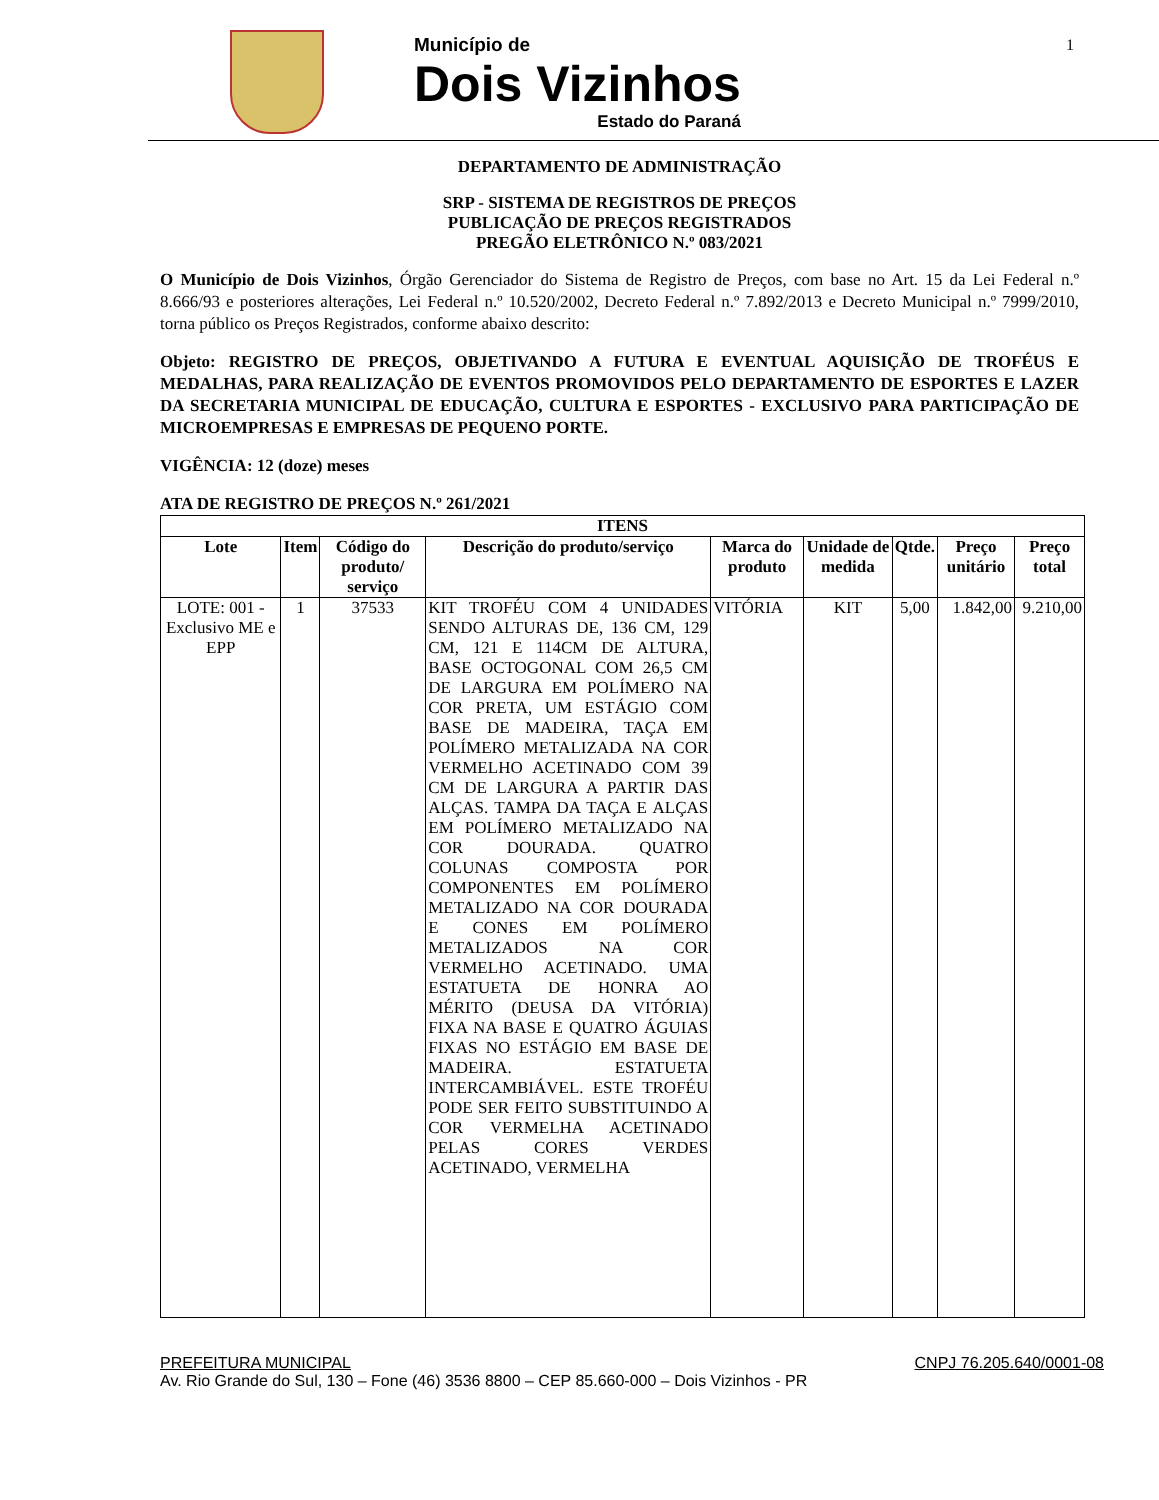Município de
Dois Vizinhos
Estado do Paraná
1
DEPARTAMENTO DE ADMINISTRAÇÃO
SRP - SISTEMA DE REGISTROS DE PREÇOS
PUBLICAÇÃO DE PREÇOS REGISTRADOS
PREGÃO ELETRÔNICO N.º 083/2021
O Município de Dois Vizinhos, Órgão Gerenciador do Sistema de Registro de Preços, com base no Art. 15 da Lei Federal n.º 8.666/93 e posteriores alterações, Lei Federal n.º 10.520/2002, Decreto Federal n.º 7.892/2013 e Decreto Municipal n.º 7999/2010, torna público os Preços Registrados, conforme abaixo descrito:
Objeto: REGISTRO DE PREÇOS, OBJETIVANDO A FUTURA E EVENTUAL AQUISIÇÃO DE TROFÉUS E MEDALHAS, PARA REALIZAÇÃO DE EVENTOS PROMOVIDOS PELO DEPARTAMENTO DE ESPORTES E LAZER DA SECRETARIA MUNICIPAL DE EDUCAÇÃO, CULTURA E ESPORTES - EXCLUSIVO PARA PARTICIPAÇÃO DE MICROEMPRESAS E EMPRESAS DE PEQUENO PORTE.
VIGÊNCIA: 12 (doze) meses
ATA DE REGISTRO DE PREÇOS N.º 261/2021
| ITENS | | | | | | | | |
| --- | --- | --- | --- | --- | --- | --- | --- | --- |
| Lote | Item | Código do produto/ serviço | Descrição do produto/serviço | Marca do produto | Unidade de medida | Qtde. | Preço unitário | Preço total |
| LOTE: 001 - Exclusivo ME e EPP | 1 | 37533 | KIT TROFÉU COM 4 UNIDADES SENDO ALTURAS DE, 136 CM, 129 CM, 121 E 114CM DE ALTURA, BASE OCTOGONAL COM 26,5 CM DE LARGURA EM POLÍMERO NA COR PRETA, UM ESTÁGIO COM BASE DE MADEIRA, TAÇA EM POLÍMERO METALIZADA NA COR VERMELHO ACETINADO COM 39 CM DE LARGURA A PARTIR DAS ALÇAS. TAMPA DA TAÇA E ALÇAS EM POLÍMERO METALIZADO NA COR DOURADA. QUATRO COLUNAS COMPOSTA POR COMPONENTES EM POLÍMERO METALIZADO NA COR DOURADA E CONES EM POLÍMERO METALIZADOS NA COR VERMELHO ACETINADO. UMA ESTATUETA DE HONRA AO MÉRITO (DEUSA DA VITÓRIA) FIXA NA BASE E QUATRO ÁGUIAS FIXAS NO ESTÁGIO EM BASE DE MADEIRA. ESTATUETA INTERCAMBIÁVEL. ESTE TROFÉU PODE SER FEITO SUBSTITUINDO A COR VERMELHA ACETINADO PELAS CORES VERDES ACETINADO, VERMELHA | VITÓRIA | KIT | 5,00 | 1.842,00 | 9.210,00 |
PREFEITURA MUNICIPAL CNPJ 76.205.640/0001-08
Av. Rio Grande do Sul, 130 – Fone (46) 3536 8800 – CEP 85.660-000 – Dois Vizinhos - PR